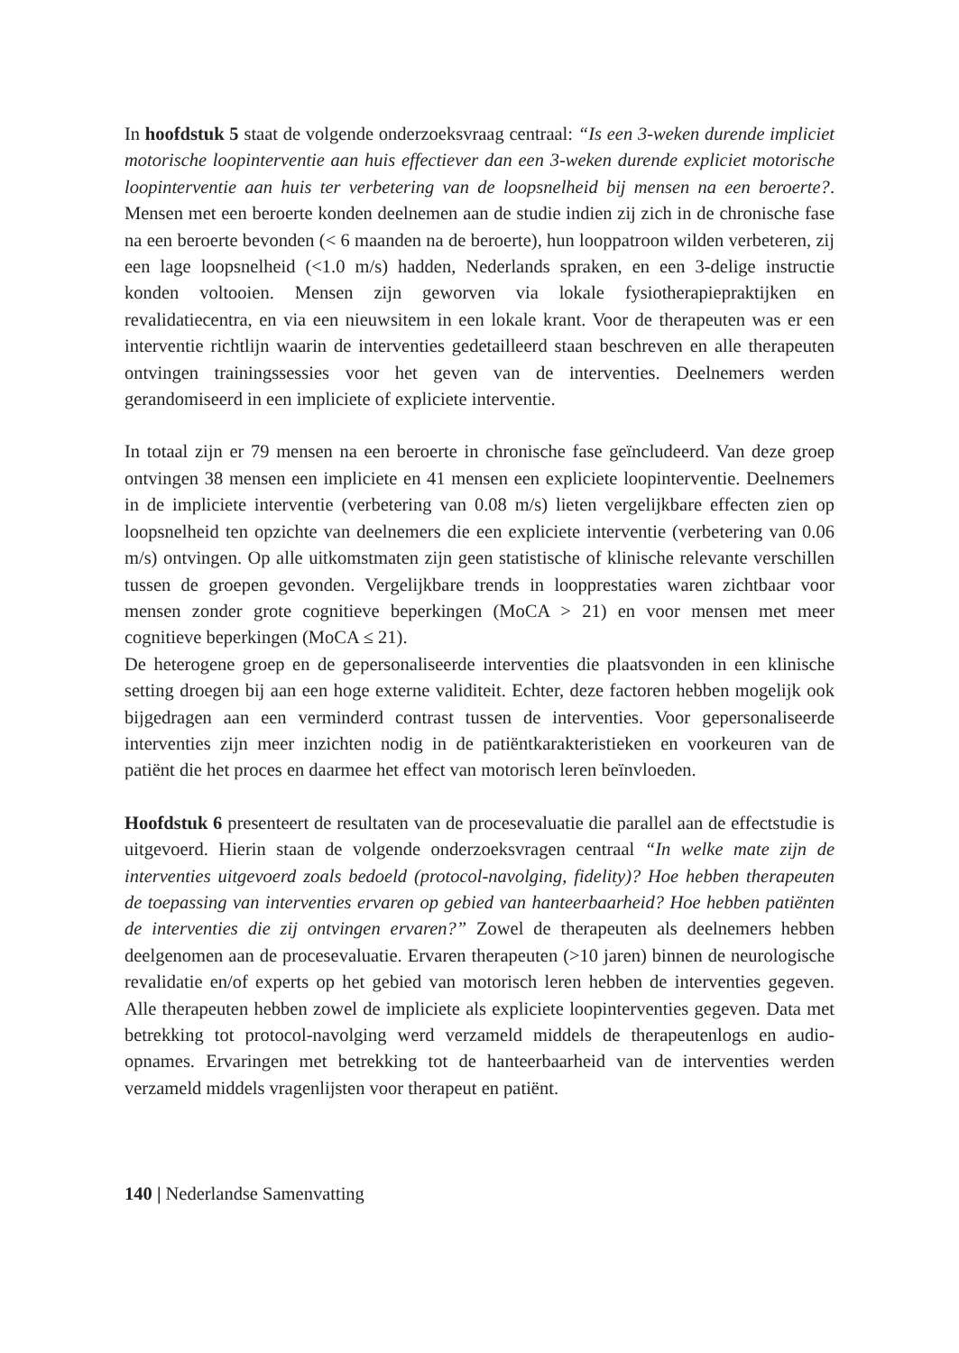In hoofdstuk 5 staat de volgende onderzoeksvraag centraal: “Is een 3-weken durende impliciet motorische loopinterventie aan huis effectiever dan een 3-weken durende expliciet motorische loopinterventie aan huis ter verbetering van de loopsnelheid bij mensen na een beroerte?. Mensen met een beroerte konden deelnemen aan de studie indien zij zich in de chronische fase na een beroerte bevonden (< 6 maanden na de beroerte), hun looppatroon wilden verbeteren, zij een lage loopsnelheid (<1.0 m/s) hadden, Nederlands spraken, en een 3-delige instructie konden voltooien. Mensen zijn geworven via lokale fysiotherapiepraktijken en revalidatiecentra, en via een nieuwsitem in een lokale krant. Voor de therapeuten was er een interventie richtlijn waarin de interventies gedetailleerd staan beschreven en alle therapeuten ontvingen trainingssessies voor het geven van de interventies. Deelnemers werden gerandomiseerd in een impliciete of expliciete interventie.
In totaal zijn er 79 mensen na een beroerte in chronische fase geïncludeerd. Van deze groep ontvingen 38 mensen een impliciete en 41 mensen een expliciete loopinterventie. Deelnemers in de impliciete interventie (verbetering van 0.08 m/s) lieten vergelijkbare effecten zien op loopsnelheid ten opzichte van deelnemers die een expliciete interventie (verbetering van 0.06 m/s) ontvingen. Op alle uitkomstmaten zijn geen statistische of klinische relevante verschillen tussen de groepen gevonden. Vergelijkbare trends in loopprestaties waren zichtbaar voor mensen zonder grote cognitieve beperkingen (MoCA > 21) en voor mensen met meer cognitieve beperkingen (MoCA ≤ 21).
De heterogene groep en de gepersonaliseerde interventies die plaatsvonden in een klinische setting droegen bij aan een hoge externe validiteit. Echter, deze factoren hebben mogelijk ook bijgedragen aan een verminderd contrast tussen de interventies. Voor gepersonaliseerde interventies zijn meer inzichten nodig in de patiëntkarakteristieken en voorkeuren van de patiënt die het proces en daarmee het effect van motorisch leren beïnvloeden.
Hoofdstuk 6 presenteert de resultaten van de procesevaluatie die parallel aan de effectstudie is uitgevoerd. Hierin staan de volgende onderzoeksvragen centraal “In welke mate zijn de interventies uitgevoerd zoals bedoeld (protocol-navolging, fidelity)? Hoe hebben therapeuten de toepassing van interventies ervaren op gebied van hanteerbaarheid? Hoe hebben patiënten de interventies die zij ontvingen ervaren?” Zowel de therapeuten als deelnemers hebben deelgenomen aan de procesevaluatie. Ervaren therapeuten (>10 jaren) binnen de neurologische revalidatie en/of experts op het gebied van motorisch leren hebben de interventies gegeven. Alle therapeuten hebben zowel de impliciete als expliciete loopinterventies gegeven. Data met betrekking tot protocol-navolging werd verzameld middels de therapeutenlogs en audio-opnames. Ervaringen met betrekking tot de hanteerbaarheid van de interventies werden verzameld middels vragenlijsten voor therapeut en patiënt.
140 | Nederlandse Samenvatting